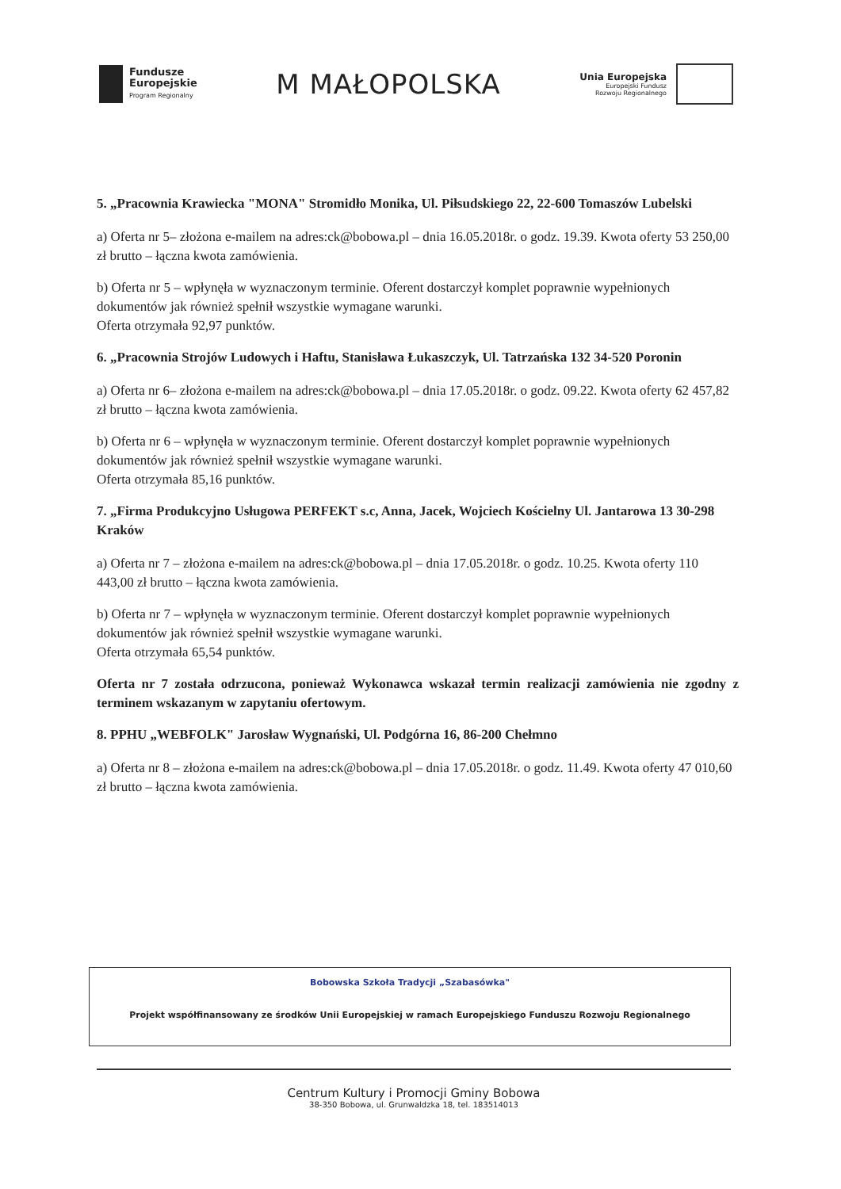Fundusze
Europejskie
Program Regionalny
M MAŁOPOLSKA
Unia Europejska
Europejski Fundusz
Rozwoju Regionalnego
5. „Pracownia Krawiecka "MONA" Stromidło Monika, Ul. Piłsudskiego 22, 22-600 Tomaszów Lubelski
a) Oferta nr 5– złożona e-mailem na adres:ck@bobowa.pl – dnia 16.05.2018r. o godz. 19.39. Kwota oferty 53 250,00 zł brutto – łączna kwota zamówienia.
b) Oferta nr 5 – wpłynęła w wyznaczonym terminie. Oferent dostarczył komplet poprawnie wypełnionych dokumentów jak również spełnił wszystkie wymagane warunki.
Oferta otrzymała 92,97 punktów.
6. „Pracownia Strojów Ludowych i Haftu, Stanisława Łukaszczyk, Ul. Tatrzańska 132 34-520 Poronin
a) Oferta nr 6– złożona e-mailem na adres:ck@bobowa.pl – dnia 17.05.2018r. o godz. 09.22. Kwota oferty 62 457,82 zł brutto – łączna kwota zamówienia.
b) Oferta nr 6 – wpłynęła w wyznaczonym terminie. Oferent dostarczył komplet poprawnie wypełnionych dokumentów jak również spełnił wszystkie wymagane warunki.
Oferta otrzymała 85,16 punktów.
7. „Firma Produkcyjno Usługowa PERFEKT s.c, Anna, Jacek, Wojciech Kościelny Ul. Jantarowa 13 30-298 Kraków
a) Oferta nr 7 – złożona e-mailem na adres:ck@bobowa.pl – dnia 17.05.2018r. o godz. 10.25. Kwota oferty 110 443,00 zł brutto – łączna kwota zamówienia.
b) Oferta nr 7 – wpłynęła w wyznaczonym terminie. Oferent dostarczył komplet poprawnie wypełnionych dokumentów jak również spełnił wszystkie wymagane warunki.
Oferta otrzymała 65,54 punktów.
Oferta nr 7 została odrzucona, ponieważ Wykonawca wskazał termin realizacji zamówienia nie zgodny z terminem wskazanym w zapytaniu ofertowym.
8. PPHU „WEBFOLK" Jarosław Wygnański, Ul. Podgórna 16, 86-200 Chełmno
a) Oferta nr 8 – złożona e-mailem na adres:ck@bobowa.pl – dnia 17.05.2018r. o godz. 11.49. Kwota oferty 47 010,60 zł brutto – łączna kwota zamówienia.
Bobowska Szkoła Tradycji „Szabasówka"
Projekt współfinansowany ze środków Unii Europejskiej w ramach Europejskiego Funduszu Rozwoju Regionalnego
Centrum Kultury i Promocji Gminy Bobowa
38-350 Bobowa, ul. Grunwaldzka 18, tel. 183514013